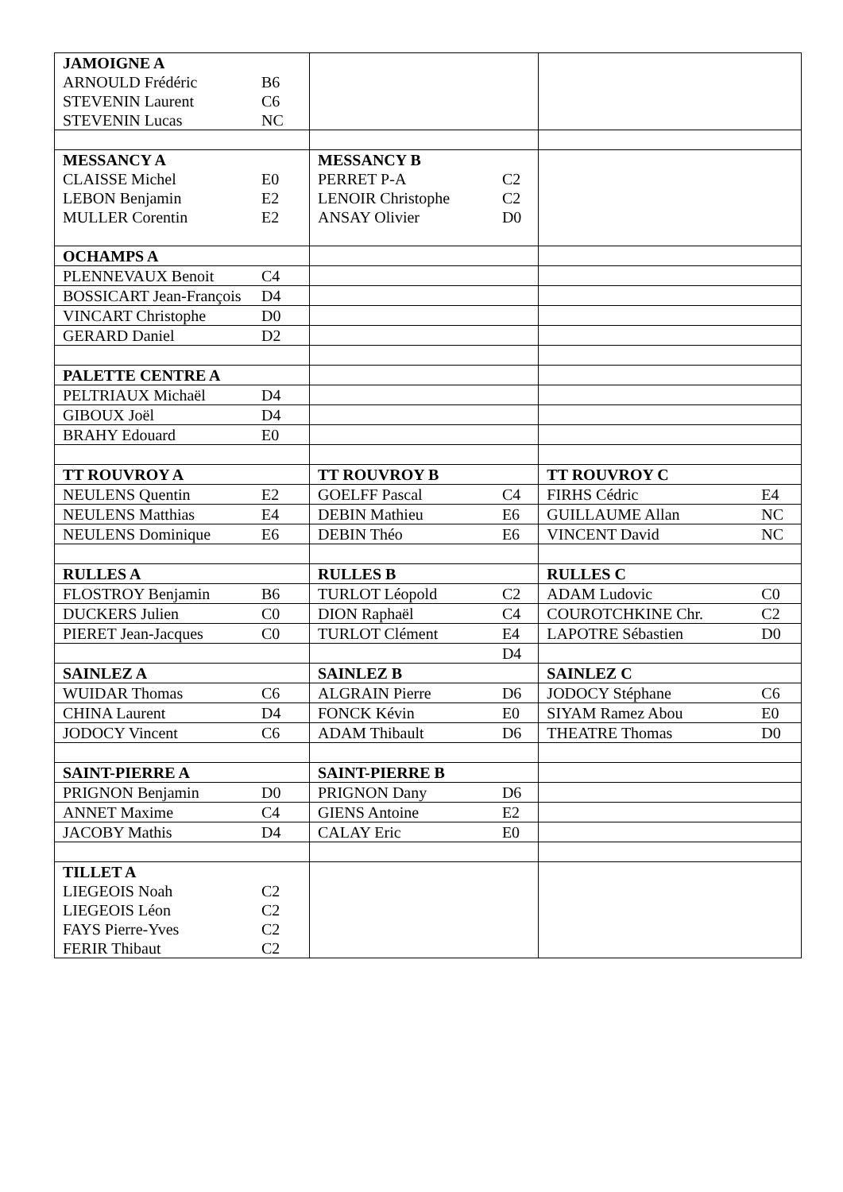| JAMOIGNE A | | | | | |
| ARNOULD Frédéric | B6 | | | | |
| STEVENIN Laurent | C6 | | | | |
| STEVENIN Lucas | NC | | | | |
| MESSANCY A | | MESSANCY B | | | |
| CLAISSE Michel | E0 | PERRET P-A | C2 | | |
| LEBON Benjamin | E2 | LENOIR Christophe | C2 | | |
| MULLER Corentin | E2 | ANSAY Olivier | D0 | | |
| OCHAMPS A | | | | | |
| PLENNEVAUX Benoit | C4 | | | | |
| BOSSICART Jean-François | D4 | | | | |
| VINCART Christophe | D0 | | | | |
| GERARD Daniel | D2 | | | | |
| PALETTE CENTRE A | | | | | |
| PELTRIAUX Michaël | D4 | | | | |
| GIBOUX Joël | D4 | | | | |
| BRAHY Edouard | E0 | | | | |
| TT ROUVROY A | | TT ROUVROY B | | TT ROUVROY C | |
| NEULENS Quentin | E2 | GOELFF Pascal | C4 | FIRHS Cédric | E4 |
| NEULENS Matthias | E4 | DEBIN Mathieu | E6 | GUILLAUME Allan | NC |
| NEULENS Dominique | E6 | DEBIN Théo | E6 | VINCENT David | NC |
| RULLES A | | RULLES B | | RULLES C | |
| FLOSTROY Benjamin | B6 | TURLOT Léopold | C2 | ADAM Ludovic | C0 |
| DUCKERS Julien | C0 | DION Raphaël | C4 | COUROTCHKINE Chr. | C2 |
| PIERET Jean-Jacques | C0 | TURLOT Clément | E4 | LAPOTRE Sébastien | D0 |
| | | | D4 | | |
| SAINLEZ A | | SAINLEZ B | | SAINLEZ C | |
| WUIDAR Thomas | C6 | ALGRAIN Pierre | D6 | JODOCY Stéphane | C6 |
| CHINA Laurent | D4 | FONCK Kévin | E0 | SIYAM Ramez Abou | E0 |
| JODOCY Vincent | C6 | ADAM Thibault | D6 | THEATRE Thomas | D0 |
| SAINT-PIERRE A | | SAINT-PIERRE B | | | |
| PRIGNON Benjamin | D0 | PRIGNON Dany | D6 | | |
| ANNET Maxime | C4 | GIENS Antoine | E2 | | |
| JACOBY Mathis | D4 | CALAY Eric | E0 | | |
| TILLET A | | | | | |
| LIEGEOIS Noah | C2 | | | | |
| LIEGEOIS Léon | C2 | | | | |
| FAYS Pierre-Yves | C2 | | | | |
| FERIR Thibaut | C2 | | | | |